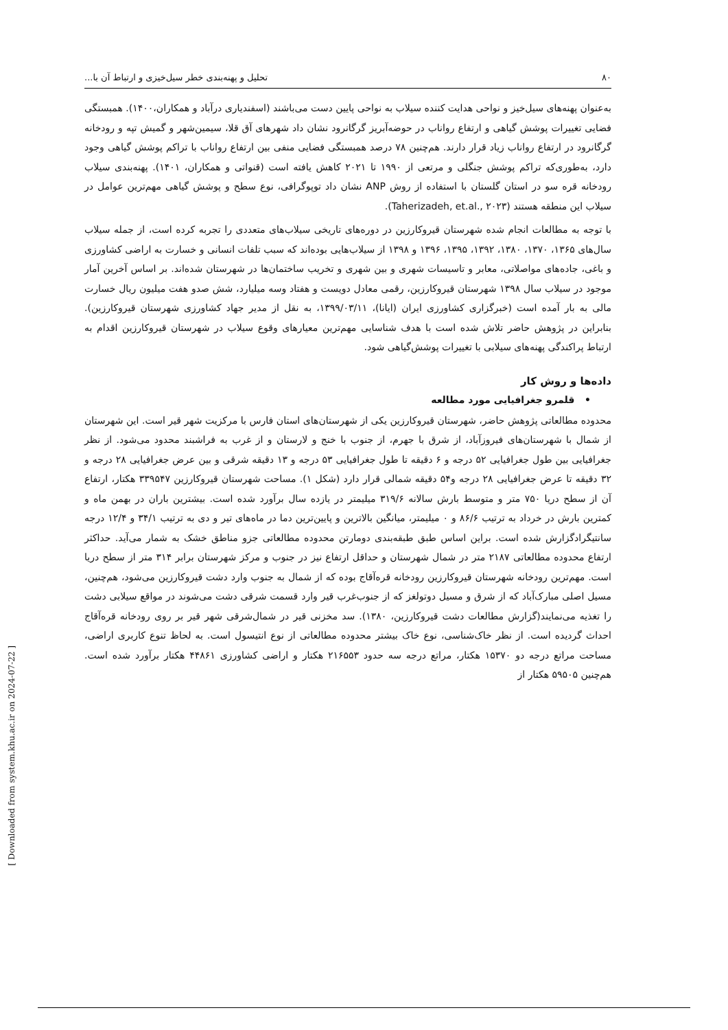۸۰ تحلیل و پهنه‌بندی خطر سیل‌خیزی و ارتباط آن با...
به‌عنوان پهنه‌های سیل‌خیز و نواحی هدایت کننده سیلاب به نواحی پایین دست می‌باشند (اسفندیاری درآباد و همکاران،۱۴۰۰). همبستگی فضایی تغییرات پوشش گیاهی و ارتفاع رواناب در حوضه‌آبریز گرگانرود نشان داد شهرهای آق قلا، سیمین‌شهر و گمیش تپه و رودخانه گرگانرود در ارتفاع رواناب زیاد قرار دارند. هم‌چنین ۷۸ درصد همبستگی فضایی منفی بین ارتفاع رواناب با تراکم پوشش گیاهی وجود دارد، به‌طوری‌که تراکم پوشش جنگلی و مرتعی از ۱۹۹۰ تا ۲۰۲۱ کاهش یافته است (قنواتی و همکاران، ۱۴۰۱). پهنه‌بندی سیلاب رودخانه قره سو در استان گلستان با استفاده از روش ANP نشان داد توپوگرافی، نوع سطح و پوشش گیاهی مهم‌ترین عوامل در سیلاب این منطقه هستند (Taherizadeh, et.al., ۲۰۲۳).
با توجه به مطالعات انجام شده شهرستان قیروکارزین در دوره‌های تاریخی سیلاب‌های متعددی را تجربه کرده است، از جمله سیلاب سال‌های ۱۳۶۵، ۱۳۷۰، ۱۳۸۰، ۱۳۹۲، ۱۳۹۵، ۱۳۹۶ و ۱۳۹۸ از سیلاب‌هایی بوده‌اند که سبب تلفات انسانی و خسارت به اراضی کشاورزی و باغی، جاده‌های مواصلاتی، معابر و تاسیسات شهری و بین شهری و تخریب ساختمان‌ها در شهرستان شده‌اند. بر اساس آخرین آمار موجود در سیلاب سال ۱۳۹۸ شهرستان قیروکارزین، رقمی معادل دویست و هفتاد وسه میلیارد، شش صدو هفت میلیون ریال خسارت مالی به بار آمده است (خبرگزاری کشاورزی ایران (ایانا)، ۱۳۹۹/۰۳/۱۱، به نقل از مدیر جهاد کشاورزی شهرستان قیروکارزین). بنابراین در پژوهش حاضر تلاش شده است با هدف شناسایی مهم‌ترین معیارهای وقوع سیلاب در شهرستان قیروکارزین اقدام به ارتباط پراکندگی پهنه‌های سیلابی با تغییرات پوشش‌گیاهی شود.
داده‌ها و روش کار
• قلمرو جغرافیایی مورد مطالعه
محدوده مطالعاتی پژوهش حاضر، شهرستان قیروکارزین یکی از شهرستان‌های استان فارس با مرکزیت شهر قیر است. این شهرستان از شمال با شهرستان‌های فیروزآباد، از شرق با جهرم، از جنوب با خنج و لارستان و از غرب به فراشبند محدود می‌شود. از نظر جغرافیایی بین طول جغرافیایی ۵۲ درجه و ۶ دقیقه تا طول جغرافیایی ۵۳ درجه و ۱۳ دقیقه شرقی و بین عرض جغرافیایی ۲۸ درجه و ۳۲ دقیقه تا عرض جغرافیایی ۲۸ درجه و۵۴ دقیقه شمالی قرار دارد (شکل ۱). مساحت شهرستان قیروکارزین ۳۳۹۵۴۷ هکتار، ارتفاع آن از سطح دریا ۷۵۰ متر و متوسط بارش سالانه ۳۱۹/۶ میلیمتر در یازده سال برآورد شده است. بیشترین باران در بهمن ماه و کمترین بارش در خرداد به ترتیب ۸۶/۶ و ۰ میلیمتر، میانگین بالاترین و پایین‌ترین دما در ماه‌های تیر و دی به ترتیب ۳۴/۱ و ۱۲/۴ درجه سانتیگرادگزارش شده است. براین اساس طبق طبقه‌بندی دومارتن محدوده مطالعاتی جزو مناطق خشک به شمار می‌آید. حداکثر ارتفاع محدوده مطالعاتی ۲۱۸۷ متر در شمال شهرستان و حداقل ارتفاع نیز در جنوب و مرکز شهرستان برابر ۳۱۴ متر از سطح دریا است. مهم‌ترین رودخانه شهرستان قیروکارزین رودخانه قره‌آقاج بوده که از شمال به جنوب وارد دشت قیروکارزین می‌شود، هم‌چنین، مسیل اصلی مبارک‌آباد که از شرق و مسیل دوتولغز که از جنوب‌غرب قیر وارد قسمت شرقی دشت می‌شوند در مواقع سیلابی دشت را تغذیه می‌نمایند(گزارش مطالعات دشت قیروکارزین، ۱۳۸۰). سد مخزنی قیر در شمال‌شرقی شهر قیر بر روی رودخانه قره‌آقاج احداث گردیده است. از نظر خاک‌شناسی، نوع خاک بیشتر محدوده مطالعاتی از نوع انتیسول است. به لحاظ تنوع کاربری اراضی، مساحت مراتع درجه دو ۱۵۳۷۰ هکتار، مراتع درجه سه حدود ۲۱۶۵۵۳ هکتار و اراضی کشاورزی ۴۴۸۶۱ هکتار برآورد شده است. هم‌چنین ۵۹۵۰۵ هکتار از
[ Downloaded from system.khu.ac.ir on 2024-07-22 ]